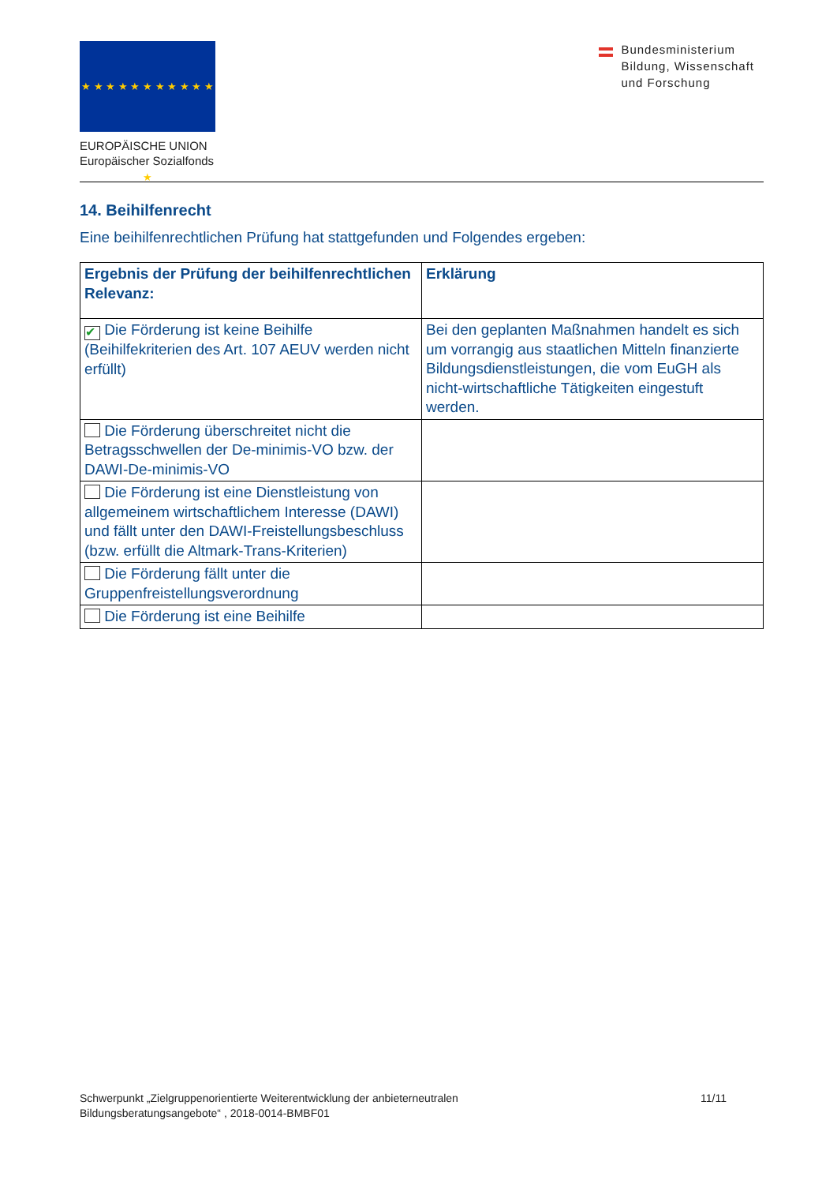★ ★ ★ ★ ★ ★ ★ ★ ★ ★ ★ ★
EUROPÄISCHE UNION
Europäischer Sozialfonds
Bundesministerium
Bildung, Wissenschaft
und Forschung
14. Beihilfenrecht
Eine beihilfenrechtlichen Prüfung hat stattgefunden und Folgendes ergeben:
| Ergebnis der Prüfung der beihilfenrechtlichen Relevanz: | Erklärung |
| --- | --- |
| ✔ Die Förderung ist keine Beihilfe (Beihilfekriterien des Art. 107 AEUV werden nicht erfüllt) | Bei den geplanten Maßnahmen handelt es sich um vorrangig aus staatlichen Mitteln finanzierte Bildungsdienstleistungen, die vom EuGH als nicht-wirtschaftliche Tätigkeiten eingestuft werden. |
| Die Förderung überschreitet nicht die Betragsschwellen der De-minimis-VO bzw. der DAWI-De-minimis-VO | |
| Die Förderung ist eine Dienstleistung von allgemeinem wirtschaftlichem Interesse (DAWI) und fällt unter den DAWI-Freistellungsbeschluss (bzw. erfüllt die Altmark-Trans-Kriterien) | |
| Die Förderung fällt unter die Gruppenfreistellungsverordnung | |
| Die Förderung ist eine Beihilfe | |
Schwerpunkt „Zielgruppenorientierte Weiterentwicklung der anbieterneutralen
Bildungsberatungsangebote“ , 2018-0014-BMBF01
11/11